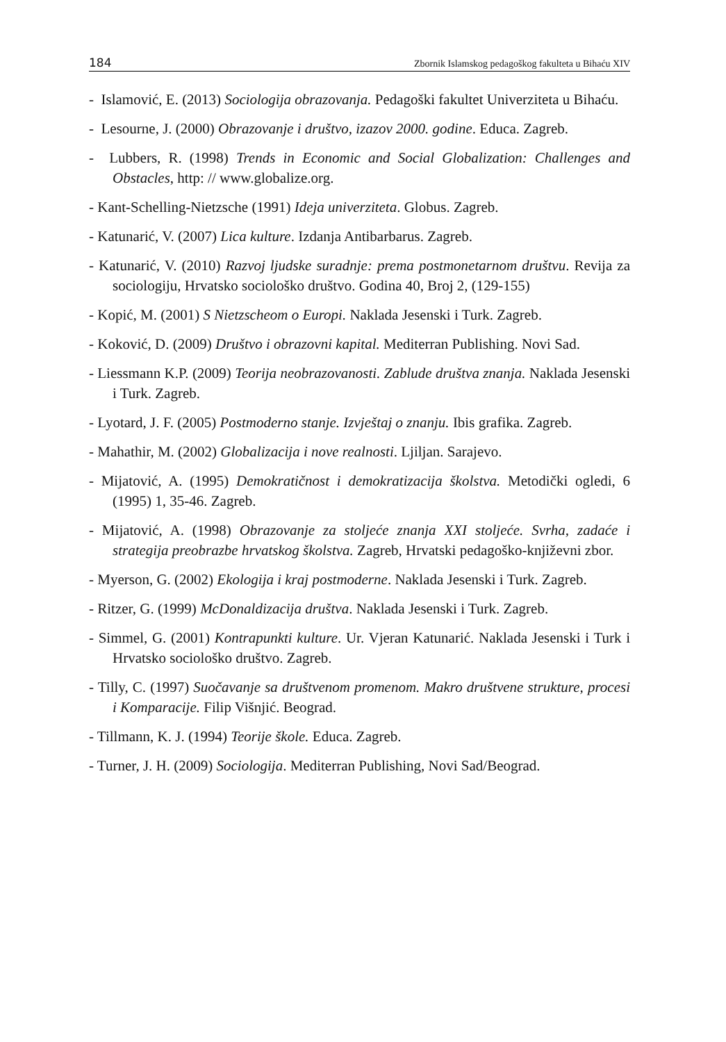184 Zbornik Islamskog pedagoškog fakulteta u Bihaću XIV
- Islamović, E. (2013) Sociologija obrazovanja. Pedagoški fakultet Univerziteta u Bihaću.
- Lesourne, J. (2000) Obrazovanje i društvo, izazov 2000. godine. Educa. Zagreb.
- Lubbers, R. (1998) Trends in Economic and Social Globalization: Challenges and Obstacles, http: // www.globalize.org.
- Kant-Schelling-Nietzsche (1991) Ideja univerziteta. Globus. Zagreb.
- Katunarić, V. (2007) Lica kulture. Izdanja Antibarbarus. Zagreb.
- Katunarić, V. (2010) Razvoj ljudske suradnje: prema postmonetarnom društvu. Revija za sociologiju, Hrvatsko sociološko društvo. Godina 40, Broj 2, (129-155)
- Kopić, M. (2001) S Nietzscheom o Europi. Naklada Jesenski i Turk. Zagreb.
- Koković, D. (2009) Društvo i obrazovni kapital. Mediterran Publishing. Novi Sad.
- Liessmann K.P. (2009) Teorija neobrazovanosti. Zablude društva znanja. Naklada Jesenski i Turk. Zagreb.
- Lyotard, J. F. (2005) Postmoderno stanje. Izvještaj o znanju. Ibis grafika. Zagreb.
- Mahathir, M. (2002) Globalizacija i nove realnosti. Ljiljan. Sarajevo.
- Mijatović, A. (1995) Demokratičnost i demokratizacija školstva. Metodički ogledi, 6 (1995) 1, 35-46. Zagreb.
- Mijatović, A. (1998) Obrazovanje za stoljeće znanja XXI stoljeće. Svrha, zadaće i strategija preobrazbe hrvatskog školstva. Zagreb, Hrvatski pedagoško-književni zbor.
- Myerson, G. (2002) Ekologija i kraj postmoderne. Naklada Jesenski i Turk. Zagreb.
- Ritzer, G. (1999) McDonaldizacija društva. Naklada Jesenski i Turk. Zagreb.
- Simmel, G. (2001) Kontrapunkti kulture. Ur. Vjeran Katunarić. Naklada Jesenski i Turk i Hrvatsko sociološko društvo. Zagreb.
- Tilly, C. (1997) Suočavanje sa društvenom promenom. Makro društvene strukture, procesi i Komparacije. Filip Višnjić. Beograd.
- Tillmann, K. J. (1994) Teorije škole. Educa. Zagreb.
- Turner, J. H. (2009) Sociologija. Mediterran Publishing, Novi Sad/Beograd.